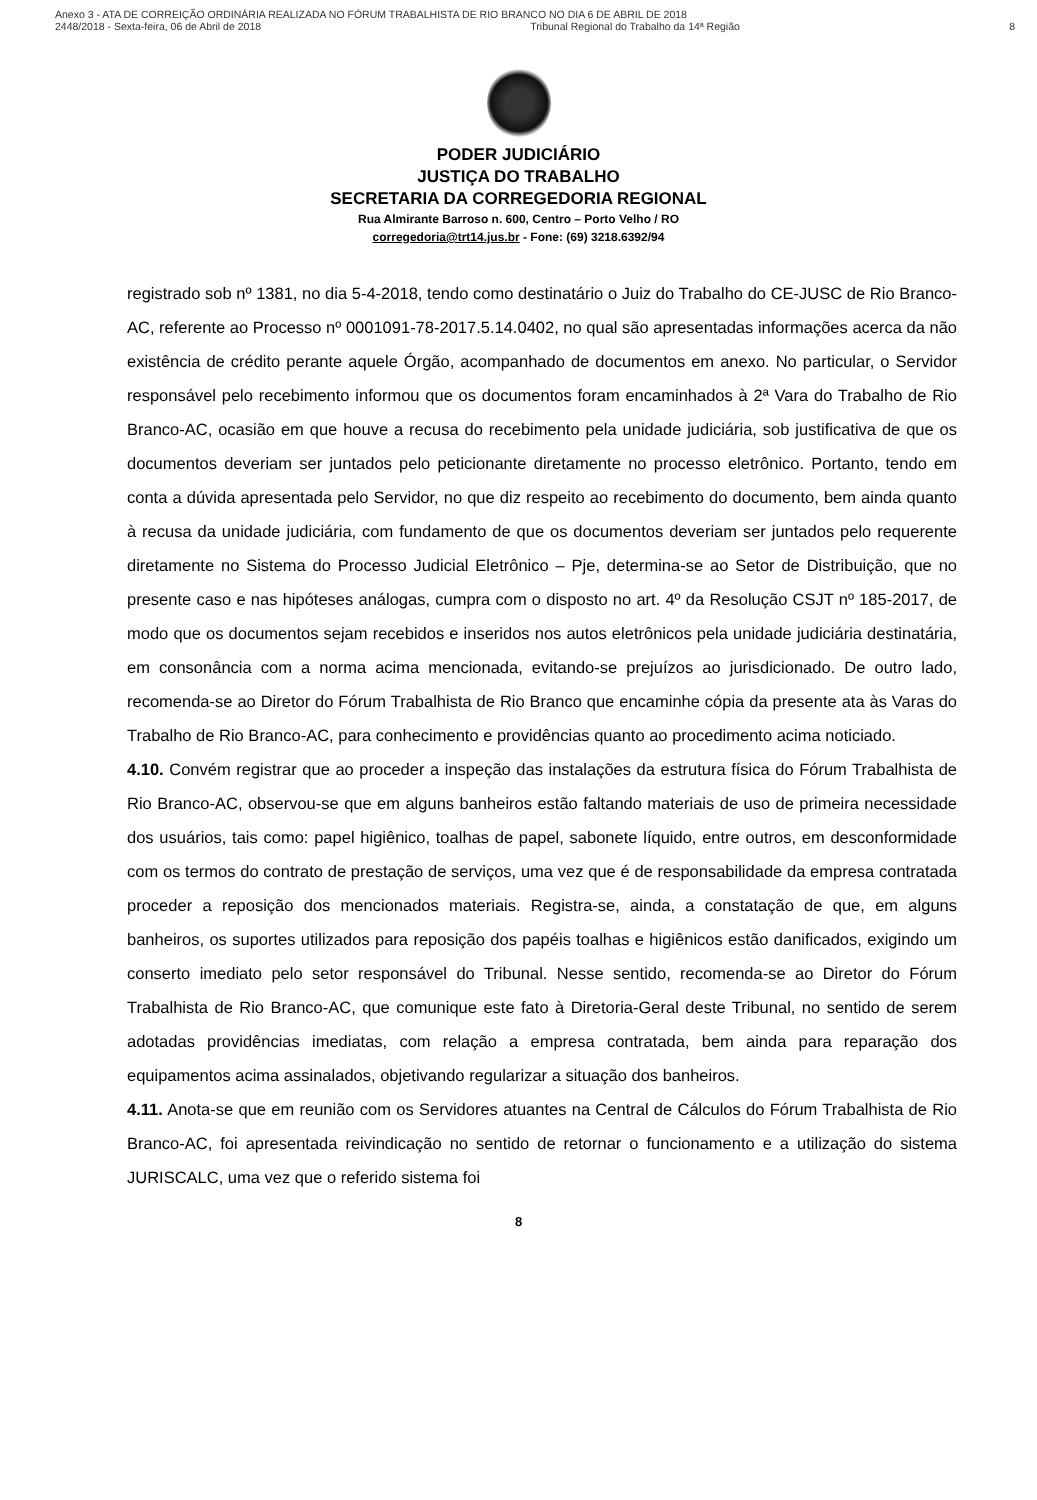Anexo 3 - ATA DE CORREIÇÃO ORDINÁRIA REALIZADA NO FÓRUM TRABALHISTA DE RIO BRANCO NO DIA 6 DE ABRIL DE 2018
2448/2018 - Sexta-feira, 06 de Abril de 2018 Tribunal Regional do Trabalho da 14ª Região 8
PODER JUDICIÁRIO
JUSTIÇA DO TRABALHO
SECRETARIA DA CORREGEDORIA REGIONAL
Rua Almirante Barroso n. 600, Centro – Porto Velho / RO
corregedoria@trt14.jus.br - Fone: (69) 3218.6392/94
registrado sob nº 1381, no dia 5-4-2018, tendo como destinatário o Juiz do Trabalho do CE-JUSC de Rio Branco-AC, referente ao Processo nº 0001091-78-2017.5.14.0402, no qual são apresentadas informações acerca da não existência de crédito perante aquele Órgão, acompanhado de documentos em anexo. No particular, o Servidor responsável pelo recebimento informou que os documentos foram encaminhados à 2ª Vara do Trabalho de Rio Branco-AC, ocasião em que houve a recusa do recebimento pela unidade judiciária, sob justificativa de que os documentos deveriam ser juntados pelo peticionante diretamente no processo eletrônico. Portanto, tendo em conta a dúvida apresentada pelo Servidor, no que diz respeito ao recebimento do documento, bem ainda quanto à recusa da unidade judiciária, com fundamento de que os documentos deveriam ser juntados pelo requerente diretamente no Sistema do Processo Judicial Eletrônico – Pje, determina-se ao Setor de Distribuição, que no presente caso e nas hipóteses análogas, cumpra com o disposto no art. 4º da Resolução CSJT nº 185-2017, de modo que os documentos sejam recebidos e inseridos nos autos eletrônicos pela unidade judiciária destinatária, em consonância com a norma acima mencionada, evitando-se prejuízos ao jurisdicionado. De outro lado, recomenda-se ao Diretor do Fórum Trabalhista de Rio Branco que encaminhe cópia da presente ata às Varas do Trabalho de Rio Branco-AC, para conhecimento e providências quanto ao procedimento acima noticiado.
4.10. Convém registrar que ao proceder a inspeção das instalações da estrutura física do Fórum Trabalhista de Rio Branco-AC, observou-se que em alguns banheiros estão faltando materiais de uso de primeira necessidade dos usuários, tais como: papel higiênico, toalhas de papel, sabonete líquido, entre outros, em desconformidade com os termos do contrato de prestação de serviços, uma vez que é de responsabilidade da empresa contratada proceder a reposição dos mencionados materiais. Registra-se, ainda, a constatação de que, em alguns banheiros, os suportes utilizados para reposição dos papéis toalhas e higiênicos estão danificados, exigindo um conserto imediato pelo setor responsável do Tribunal. Nesse sentido, recomenda-se ao Diretor do Fórum Trabalhista de Rio Branco-AC, que comunique este fato à Diretoria-Geral deste Tribunal, no sentido de serem adotadas providências imediatas, com relação a empresa contratada, bem ainda para reparação dos equipamentos acima assinalados, objetivando regularizar a situação dos banheiros.
4.11. Anota-se que em reunião com os Servidores atuantes na Central de Cálculos do Fórum Trabalhista de Rio Branco-AC, foi apresentada reivindicação no sentido de retornar o funcionamento e a utilização do sistema JURISCALC, uma vez que o referido sistema foi
8